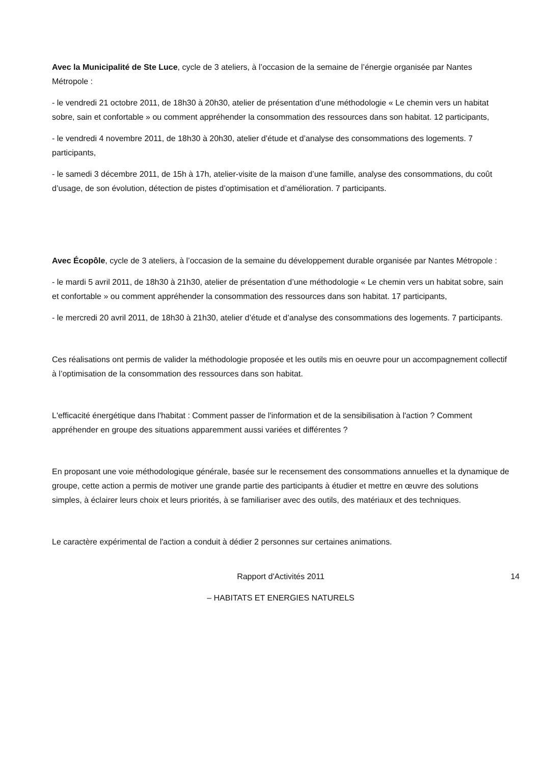Avec la Municipalité de Ste Luce, cycle de 3 ateliers, à l’occasion de la semaine de l’énergie organisée par Nantes Métropole :
- le vendredi 21 octobre 2011, de 18h30 à 20h30, atelier de présentation d’une méthodologie « Le chemin vers un habitat sobre, sain et confortable » ou comment appréhender la consommation des ressources dans son habitat. 12 participants,
- le vendredi 4 novembre 2011, de 18h30 à 20h30, atelier d’étude et d’analyse des consommations des logements. 7 participants,
- le samedi 3 décembre 2011, de 15h à 17h, atelier-visite de la maison d’une famille, analyse des consommations, du coût d’usage, de son évolution, détection de pistes d’optimisation et d’amélioration. 7 participants.
Avec Écopôle, cycle de 3 ateliers, à l’occasion de la semaine du développement durable organisée par Nantes Métropole :
- le mardi 5 avril 2011, de 18h30 à 21h30, atelier de présentation d’une méthodologie « Le chemin vers un habitat sobre, sain et confortable » ou comment appréhender la consommation des ressources dans son habitat. 17 participants,
- le mercredi 20 avril 2011, de 18h30 à 21h30, atelier d’étude et d’analyse des consommations des logements. 7 participants.
Ces réalisations ont permis de valider la méthodologie proposée et les outils mis en oeuvre pour un accompagnement collectif à l’optimisation de la consommation des ressources dans son habitat.
L'efficacité énergétique dans l'habitat : Comment passer de l'information et de la sensibilisation à l'action ? Comment appréhender en groupe des situations apparemment aussi variées et différentes ?
En proposant une voie méthodologique générale, basée sur le recensement des consommations annuelles et la dynamique de groupe, cette action a permis de motiver une grande partie des participants à étudier et mettre en œuvre des solutions simples, à éclairer leurs choix et leurs priorités, à se familiariser avec des outils, des matériaux et des techniques.
Le caractère expérimental de l'action a conduit à dédier 2 personnes sur certaines animations.
Rapport d'Activités 2011 14
– HABITATS ET ENERGIES NATURELS